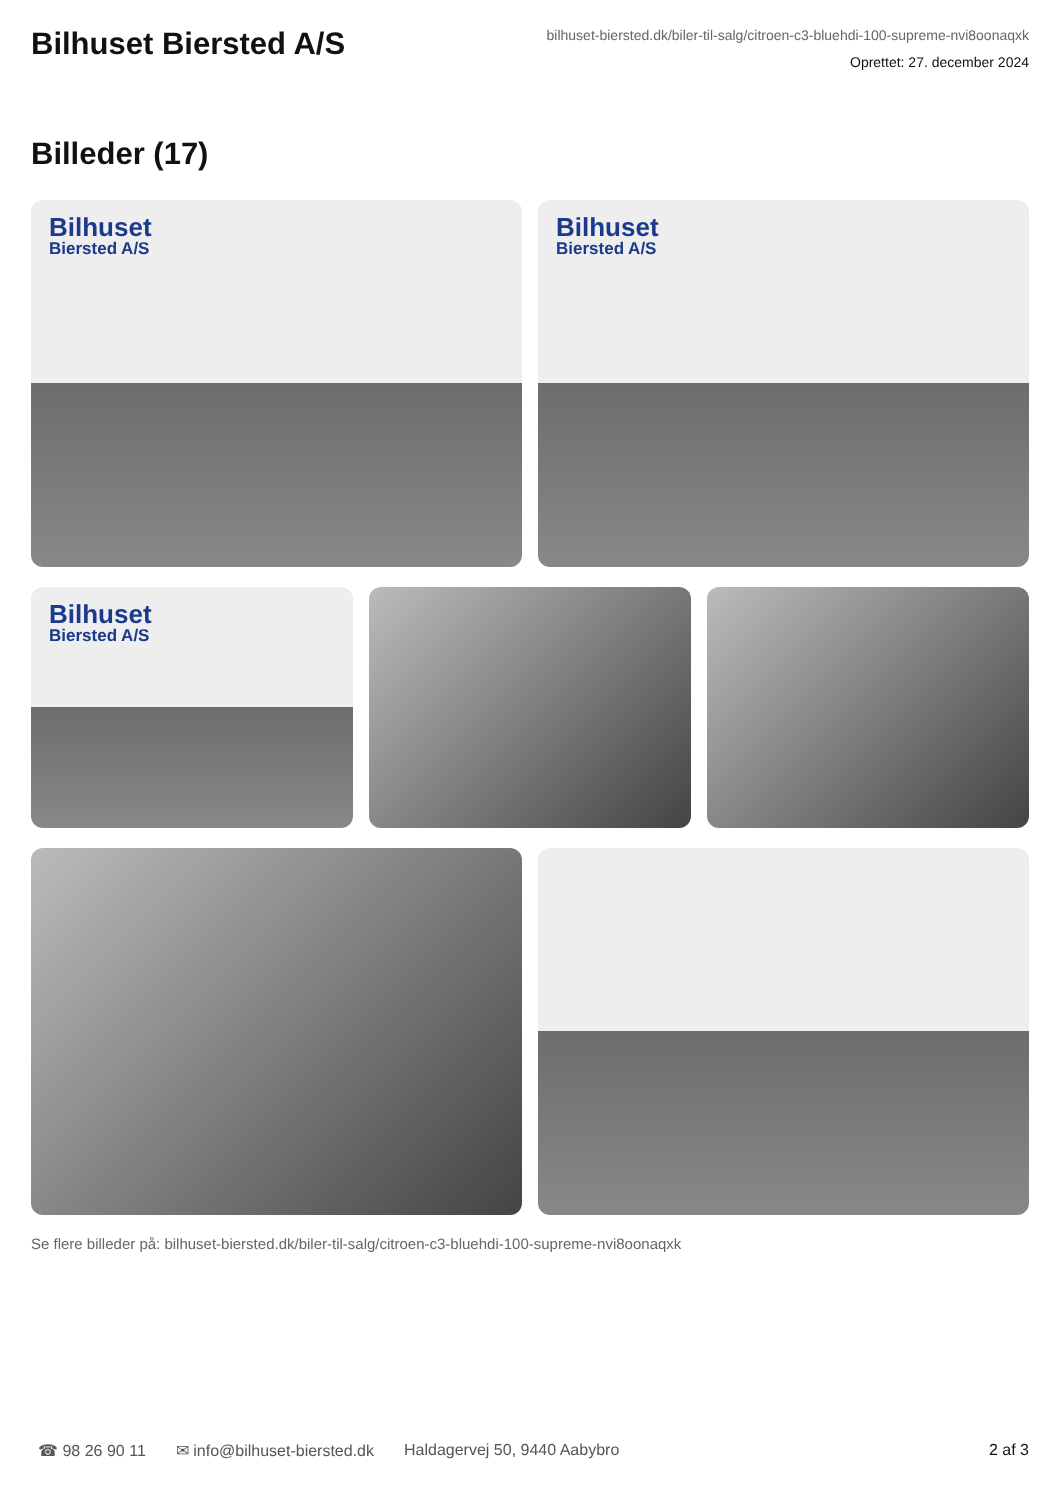Bilhuset Biersted A/S
bilhuset-biersted.dk/biler-til-salg/citroen-c3-bluehdi-100-supreme-nvi8oonaqxk
Oprettet: 27. december 2024
Billeder (17)
Bilhuset
Biersted A/S
Bilhuset
Biersted A/S
Bilhuset
Biersted A/S
Se flere billeder på: bilhuset-biersted.dk/biler-til-salg/citroen-c3-bluehdi-100-supreme-nvi8oonaqxk
☎ 98 26 90 11 ✉ info@bilhuset-biersted.dk Haldagervej 50, 9440 Aabybro 2 af 3